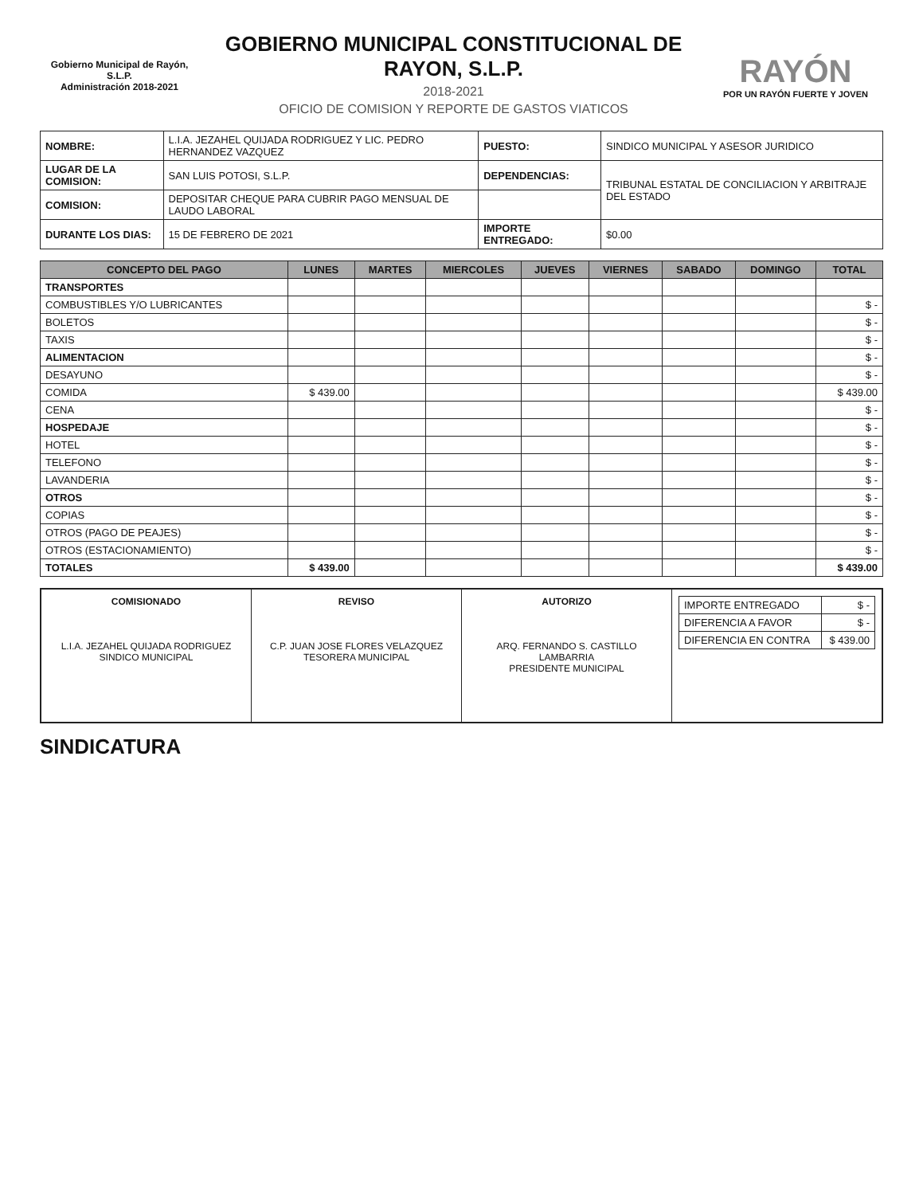Gobierno Municipal de Rayón, S.L.P.
Administración 2018-2021
GOBIERNO MUNICIPAL CONSTITUCIONAL DE RAYON, S.L.P.
2018-2021
OFICIO DE COMISION Y REPORTE DE GASTOS VIATICOS
RAYÓN
POR UN RAYÓN FUERTE Y JOVEN
| NOMBRE: | L.I.A. JEZAHEL QUIJADA RODRIGUEZ Y LIC. PEDRO HERNANDEZ VAZQUEZ | PUESTO: | SINDICO MUNICIPAL Y ASESOR JURIDICO |
| LUGAR DE LA COMISION: | SAN LUIS POTOSI, S.L.P. | DEPENDENCIAS: | TRIBUNAL ESTATAL DE CONCILIACION Y ARBITRAJE DEL ESTADO |
| COMISION: | DEPOSITAR CHEQUE PARA CUBRIR PAGO MENSUAL DE LAUDO LABORAL | | |
| DURANTE LOS DIAS: | 15 DE FEBRERO DE 2021 | IMPORTE ENTREGADO: | $0.00 |
| CONCEPTO DEL PAGO | LUNES | MARTES | MIERCOLES | JUEVES | VIERNES | SABADO | DOMINGO | TOTAL |
| --- | --- | --- | --- | --- | --- | --- | --- | --- |
| TRANSPORTES | | | | | | | | |
| COMBUSTIBLES Y/O LUBRICANTES | | | | | | | | $ - |
| BOLETOS | | | | | | | | $ - |
| TAXIS | | | | | | | | $ - |
| ALIMENTACION | | | | | | | | $ - |
| DESAYUNO | | | | | | | | $ - |
| COMIDA | $ 439.00 | | | | | | | $ 439.00 |
| CENA | | | | | | | | $ - |
| HOSPEDAJE | | | | | | | | $ - |
| HOTEL | | | | | | | | $ - |
| TELEFONO | | | | | | | | $ - |
| LAVANDERIA | | | | | | | | $ - |
| OTROS | | | | | | | | $ - |
| COPIAS | | | | | | | | $ - |
| OTROS (PAGO DE PEAJES) | | | | | | | | $ - |
| OTROS (ESTACIONAMIENTO) | | | | | | | | $ - |
| TOTALES | $ 439.00 | | | | | | | $ 439.00 |
COMISIONADO
L.I.A. JEZAHEL QUIJADA RODRIGUEZ
SINDICO MUNICIPAL
REVISO
C.P. JUAN JOSE FLORES VELAZQUEZ
TESORERA MUNICIPAL
AUTORIZO
ARQ. FERNANDO S. CASTILLO LAMBARRIA
PRESIDENTE MUNICIPAL
| IMPORTE ENTREGADO | $ - |
| DIFERENCIA A FAVOR | $ - |
| DIFERENCIA EN CONTRA | $ 439.00 |
SINDICATURA